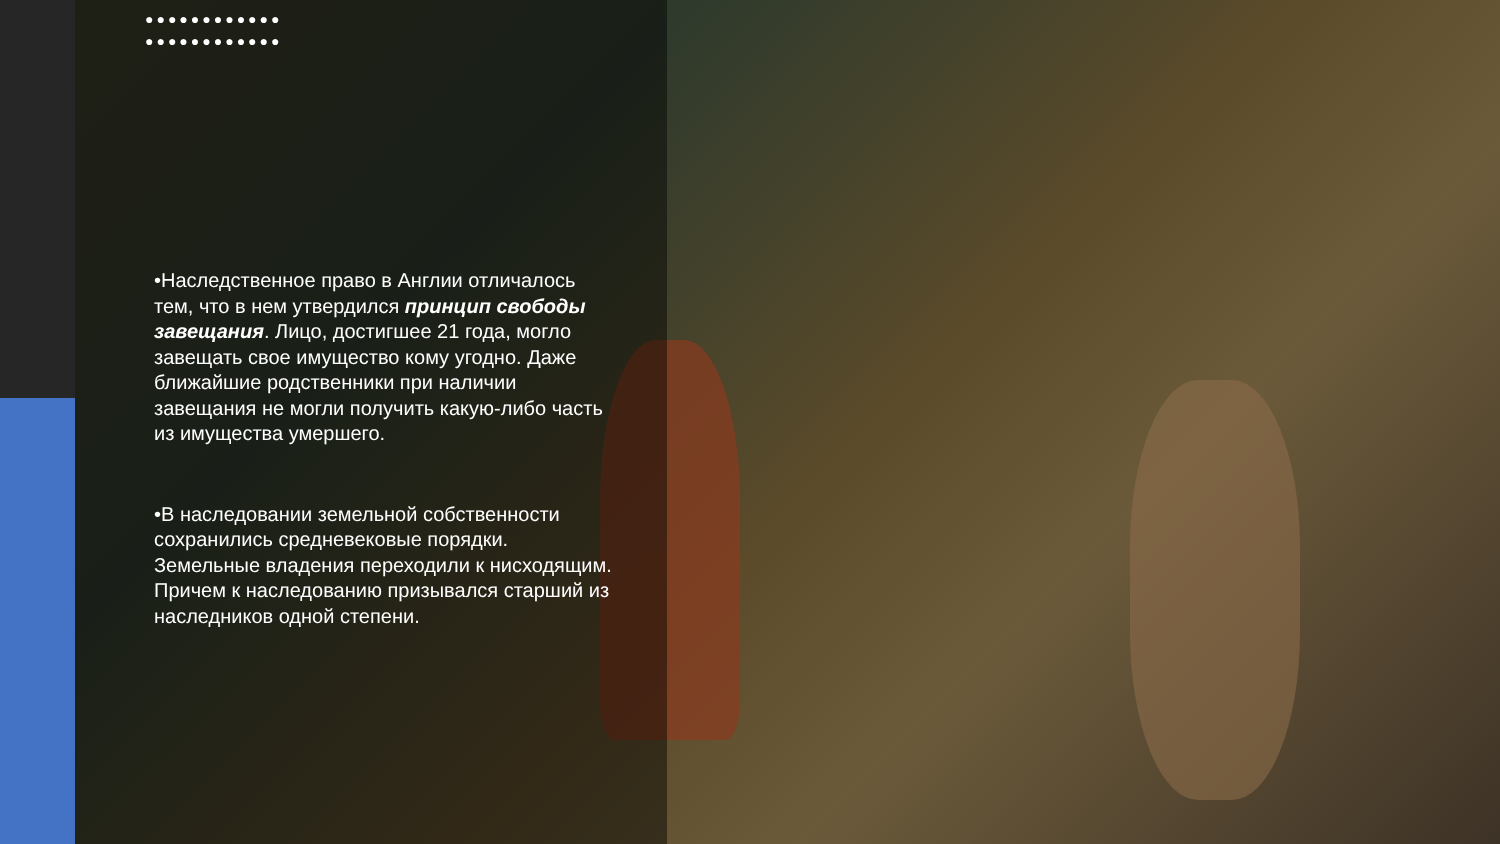●●●●●●●●●●●● ●●●●●●●●●●●●
•Наследственное право в Англии отличалось тем, что в нем утвердился принцип свободы завещания. Лицо, достигшее 21 года, могло завещать свое имущество кому угодно. Даже ближайшие родственники при наличии завещания не могли получить какую-либо часть из имущества умершего.
•В наследовании земельной собственности сохранились средневековые порядки. Земельные владения переходили к нисходящим. Причем к наследованию призывался старший из наследников одной степени.